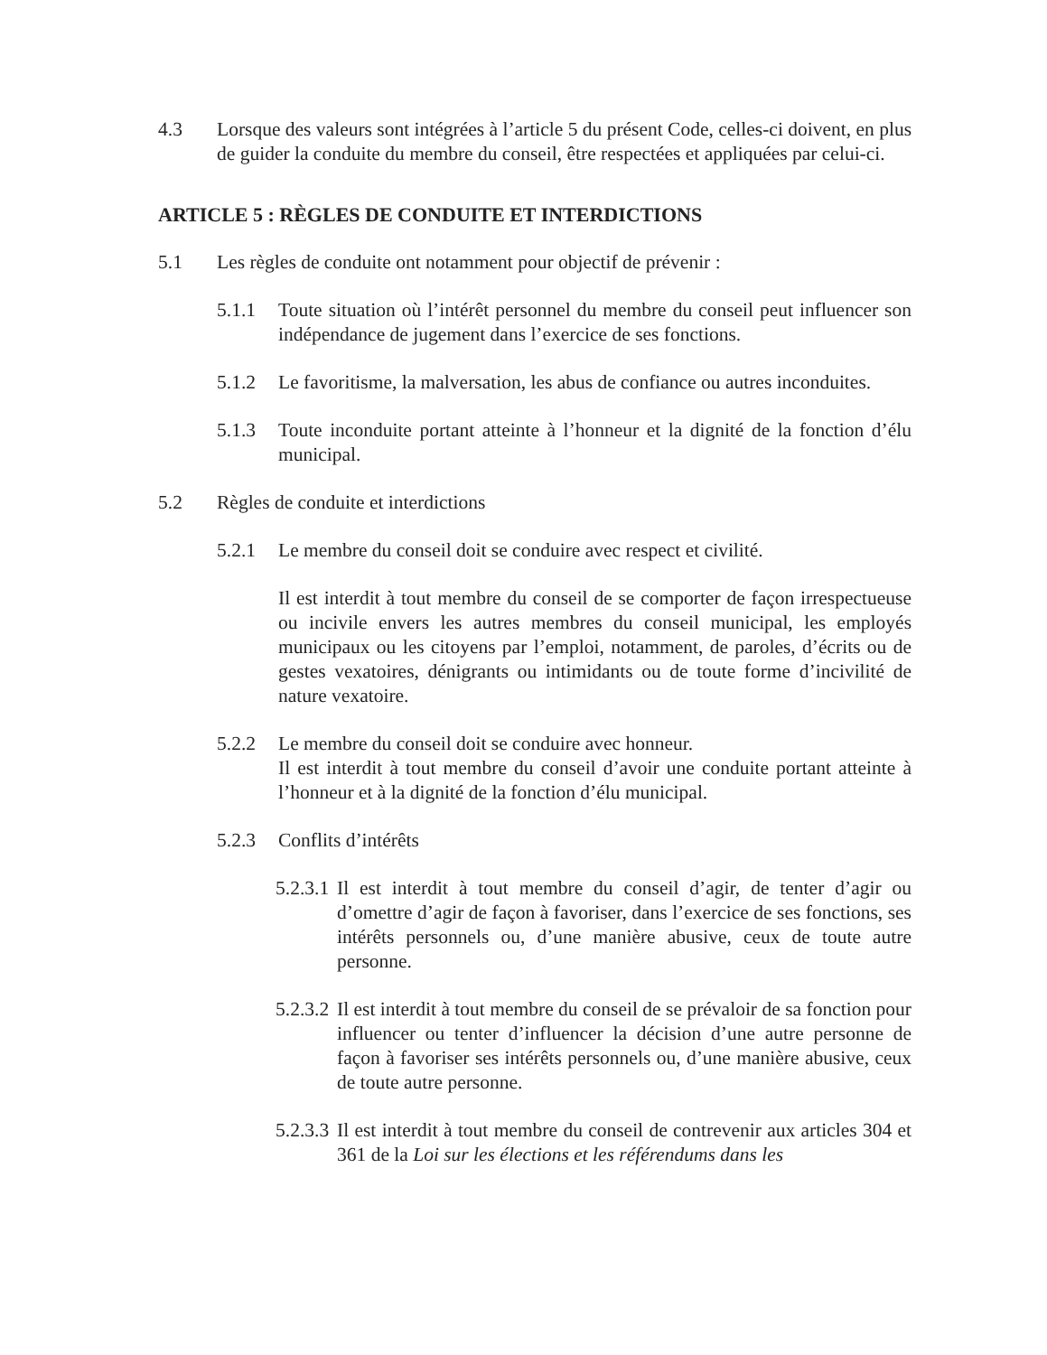4.3 Lorsque des valeurs sont intégrées à l’article 5 du présent Code, celles-ci doivent, en plus de guider la conduite du membre du conseil, être respectées et appliquées par celui-ci.
ARTICLE 5 : RÈGLES DE CONDUITE ET INTERDICTIONS
5.1 Les règles de conduite ont notamment pour objectif de prévenir :
5.1.1 Toute situation où l’intérêt personnel du membre du conseil peut influencer son indépendance de jugement dans l’exercice de ses fonctions.
5.1.2 Le favoritisme, la malversation, les abus de confiance ou autres inconduites.
5.1.3 Toute inconduite portant atteinte à l’honneur et la dignité de la fonction d’élu municipal.
5.2 Règles de conduite et interdictions
5.2.1 Le membre du conseil doit se conduire avec respect et civilité.
Il est interdit à tout membre du conseil de se comporter de façon irrespectueuse ou incivile envers les autres membres du conseil municipal, les employés municipaux ou les citoyens par l’emploi, notamment, de paroles, d’écrits ou de gestes vexatoires, dénigrants ou intimidants ou de toute forme d’incivilité de nature vexatoire.
5.2.2 Le membre du conseil doit se conduire avec honneur.
Il est interdit à tout membre du conseil d’avoir une conduite portant atteinte à l’honneur et à la dignité de la fonction d’élu municipal.
5.2.3 Conflits d’intérêts
5.2.3.1
Il est interdit à tout membre du conseil d’agir, de tenter d’agir ou d’omettre d’agir de façon à favoriser, dans l’exercice de ses fonctions, ses intérêts personnels ou, d’une manière abusive, ceux de toute autre personne.
5.2.3.2
Il est interdit à tout membre du conseil de se prévaloir de sa fonction pour influencer ou tenter d’influencer la décision d’une autre personne de façon à favoriser ses intérêts personnels ou, d’une manière abusive, ceux de toute autre personne.
5.2.3.3
Il est interdit à tout membre du conseil de contrevenir aux articles 304 et 361 de la Loi sur les élections et les référendums dans les